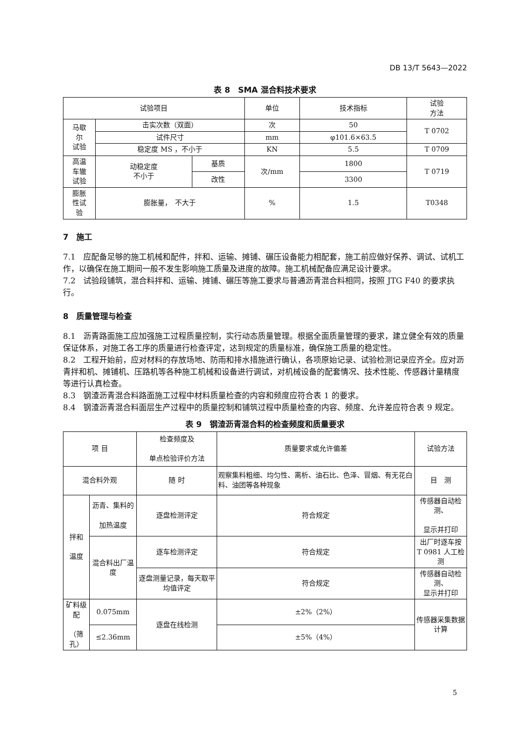DB 13/T 5643—2022
表 8　SMA 混合料技术要求
| 试验项目 | | | 单位 | 技术指标 | 试验 方法 |
| --- | --- | --- | --- | --- | --- |
| 马歇 尔 试验 | 击实次数（双面） | | 次 | 50 | T 0702 |
| | 试件尺寸 | | mm | φ101.6×63.5 | |
| | 稳定度 MS ，不小于 | | KN | 5.5 | T 0709 |
| 高温 车辙 试验 | 动稳定度 不小于 | 基质 | 次/mm | 1800 | T 0719 |
| | | 改性 | | 3300 | |
| 膨胀 性试 验 | 膨胀量， 不大于 | | % | 1.5 | T0348 |
7　施工
7.1　应配备足够的施工机械和配件，拌和、运输、摊铺、碾压设备能力相配套，施工前应做好保养、调试、试机工作，以确保在施工期间一般不发生影响施工质量及进度的故障。施工机械配备应满足设计要求。
7.2　试验段铺筑，混合料拌和、运输、摊铺、碾压等施工要求与普通沥青混合料相同，按照 JTG F40 的要求执行。
8　质量管理与检查
8.1　沥青路面施工应加强施工过程质量控制，实行动态质量管理。根据全面质量管理的要求，建立健全有效的质量保证体系，对施工各工序的质量进行检查评定，达到规定的质量标准，确保施工质量的稳定性。
8.2　工程开始前，应对材料的存放场地、防雨和排水措施进行确认，各项原始记录、试验检测记录应齐全。应对沥青拌和机、摊铺机、压路机等各种施工机械和设备进行调试，对机械设备的配套情况、技术性能、传感器计量精度等进行认真检查。
8.3　钢渣沥青混合料路面施工过程中材料质量检查的内容和频度应符合表 1 的要求。
8.4　钢渣沥青混合料面层生产过程中的质量控制和铺筑过程中质量检查的内容、频度、允许差应符合表 9 规定。
表 9　钢渣沥青混合料的检查频度和质量要求
| 项 目 | | 检查频度及 单点检验评价方法 | 质量要求或允许偏差 | 试验方法 |
| --- | --- | --- | --- | --- |
| 混合料外观 | | 随 时 | 观察集料粗细、均匀性、离析、油石比、色泽、冒烟、有无花白料、油团等各种现象 | 目 测 |
| 拌和 温度 | 沥青、集料的 加热温度 | 逐盘检测评定 | 符合规定 | 传感器自动检测、 显示并打印 |
| | 混合料出厂温度 | 逐车检测评定 | 符合规定 | 出厂时逐车按 T 0981 人工检测 |
| | | 逐盘测量记录，每天取平均值评定 | 符合规定 | 传感器自动检测、 显示并打印 |
| 矿料级配 （筛孔） | 0.075mm | 逐盘在线检测 | ±2%（2%） | 传感器采集数据计算 |
| | ≤2.36mm | | ±5%（4%） | |
5